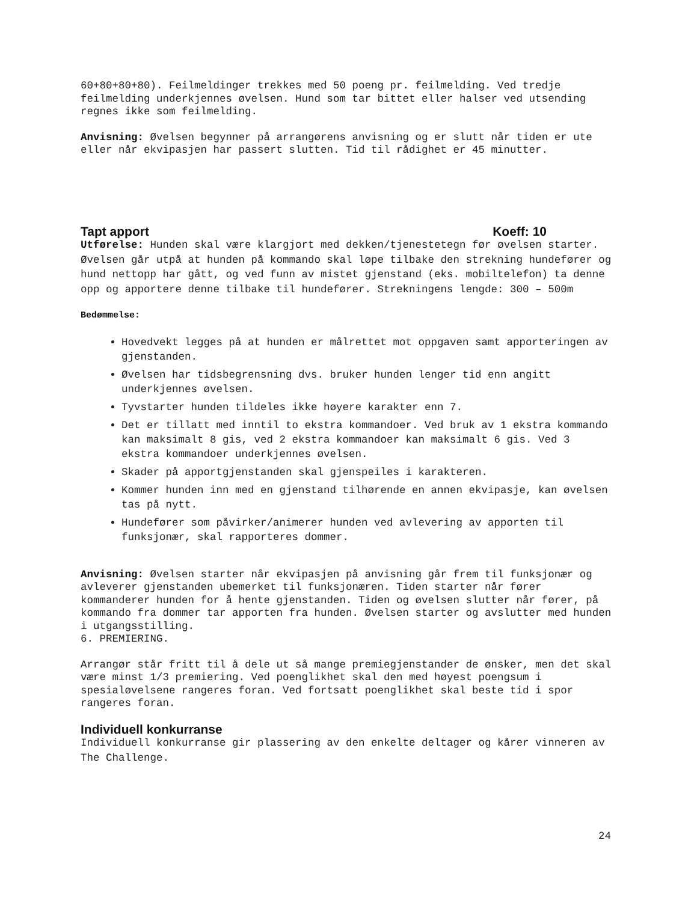60+80+80+80). Feilmeldinger trekkes med 50 poeng pr. feilmelding. Ved tredje feilmelding underkjennes øvelsen. Hund som tar bittet eller halser ved utsending regnes ikke som feilmelding.
Anvisning: Øvelsen begynner på arrangørens anvisning og er slutt når tiden er ute eller når ekvipasjen har passert slutten. Tid til rådighet er 45 minutter.
Tapt apport Koeff: 10
Utførelse: Hunden skal være klargjort med dekken/tjenestetegn før øvelsen starter. Øvelsen går utpå at hunden på kommando skal løpe tilbake den strekning hundefører og hund nettopp har gått, og ved funn av mistet gjenstand (eks. mobiltelefon) ta denne opp og apportere denne tilbake til hundefører. Strekningens lengde: 300 – 500m
Bedømmelse:
Hovedvekt legges på at hunden er målrettet mot oppgaven samt apporteringen av gjenstanden.
Øvelsen har tidsbegrensning dvs. bruker hunden lenger tid enn angitt underkjennes øvelsen.
Tyvstarter hunden tildeles ikke høyere karakter enn 7.
Det er tillatt med inntil to ekstra kommandoer. Ved bruk av 1 ekstra kommando kan maksimalt 8 gis, ved 2 ekstra kommandoer kan maksimalt 6 gis. Ved 3 ekstra kommandoer underkjennes øvelsen.
Skader på apportgjenstanden skal gjenspeiles i karakteren.
Kommer hunden inn med en gjenstand tilhørende en annen ekvipasje, kan øvelsen tas på nytt.
Hundefører som påvirker/animerer hunden ved avlevering av apporten til funksjonær, skal rapporteres dommer.
Anvisning: Øvelsen starter når ekvipasjen på anvisning går frem til funksjonær og avleverer gjenstanden ubemerket til funksjonæren. Tiden starter når fører kommanderer hunden for å hente gjenstanden. Tiden og øvelsen slutter når fører, på kommando fra dommer tar apporten fra hunden. Øvelsen starter og avslutter med hunden i utgangsstilling.
6. PREMIERING.
Arrangør står fritt til å dele ut så mange premiegjenstander de ønsker, men det skal være minst 1/3 premiering. Ved poenglikhet skal den med høyest poengsum i spesialøvelsene rangeres foran. Ved fortsatt poenglikhet skal beste tid i spor rangeres foran.
Individuell konkurranse
Individuell konkurranse gir plassering av den enkelte deltager og kårer vinneren av The Challenge.
24